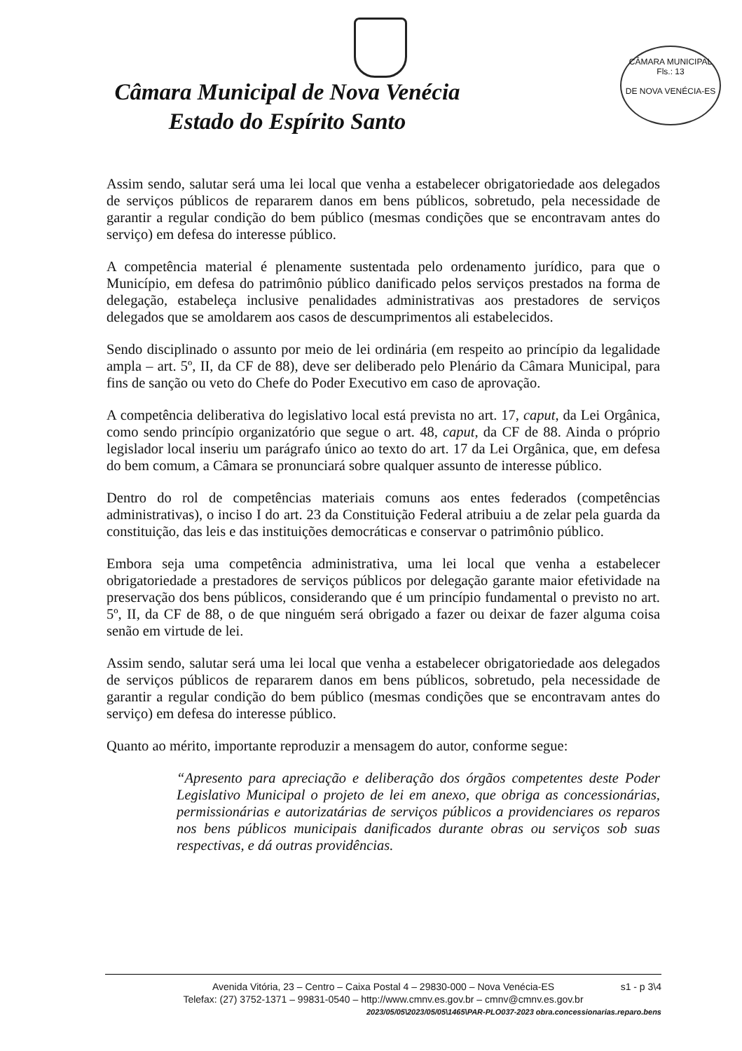Câmara Municipal de Nova Venécia
Estado do Espírito Santo
CÂMARA MUNICIPAL
Fls.: 13
DE NOVA VENÉCIA-ES
Assim sendo, salutar será uma lei local que venha a estabelecer obrigatoriedade aos delegados de serviços públicos de repararem danos em bens públicos, sobretudo, pela necessidade de garantir a regular condição do bem público (mesmas condições que se encontravam antes do serviço) em defesa do interesse público.
A competência material é plenamente sustentada pelo ordenamento jurídico, para que o Município, em defesa do patrimônio público danificado pelos serviços prestados na forma de delegação, estabeleça inclusive penalidades administrativas aos prestadores de serviços delegados que se amoldarem aos casos de descumprimentos ali estabelecidos.
Sendo disciplinado o assunto por meio de lei ordinária (em respeito ao princípio da legalidade ampla – art. 5º, II, da CF de 88), deve ser deliberado pelo Plenário da Câmara Municipal, para fins de sanção ou veto do Chefe do Poder Executivo em caso de aprovação.
A competência deliberativa do legislativo local está prevista no art. 17, caput, da Lei Orgânica, como sendo princípio organizatório que segue o art. 48, caput, da CF de 88. Ainda o próprio legislador local inseriu um parágrafo único ao texto do art. 17 da Lei Orgânica, que, em defesa do bem comum, a Câmara se pronunciará sobre qualquer assunto de interesse público.
Dentro do rol de competências materiais comuns aos entes federados (competências administrativas), o inciso I do art. 23 da Constituição Federal atribuiu a de zelar pela guarda da constituição, das leis e das instituições democráticas e conservar o patrimônio público.
Embora seja uma competência administrativa, uma lei local que venha a estabelecer obrigatoriedade a prestadores de serviços públicos por delegação garante maior efetividade na preservação dos bens públicos, considerando que é um princípio fundamental o previsto no art. 5º, II, da CF de 88, o de que ninguém será obrigado a fazer ou deixar de fazer alguma coisa senão em virtude de lei.
Assim sendo, salutar será uma lei local que venha a estabelecer obrigatoriedade aos delegados de serviços públicos de repararem danos em bens públicos, sobretudo, pela necessidade de garantir a regular condição do bem público (mesmas condições que se encontravam antes do serviço) em defesa do interesse público.
Quanto ao mérito, importante reproduzir a mensagem do autor, conforme segue:
“Apresento para apreciação e deliberação dos órgãos competentes deste Poder Legislativo Municipal o projeto de lei em anexo, que obriga as concessionárias, permissionárias e autorizatárias de serviços públicos a providenciares os reparos nos bens públicos municipais danificados durante obras ou serviços sob suas respectivas, e dá outras providências.
s1 - p 3\4 Avenida Vitória, 23 – Centro – Caixa Postal 4 – 29830-000 – Nova Venécia-ES
Telefax: (27) 3752-1371 – 99831-0540 – http://www.cmnv.es.gov.br – cmnv@cmnv.es.gov.br
2023/05/05\2023/05/05\1465\PAR-PLO037-2023 obra.concessionarias.reparo.bens